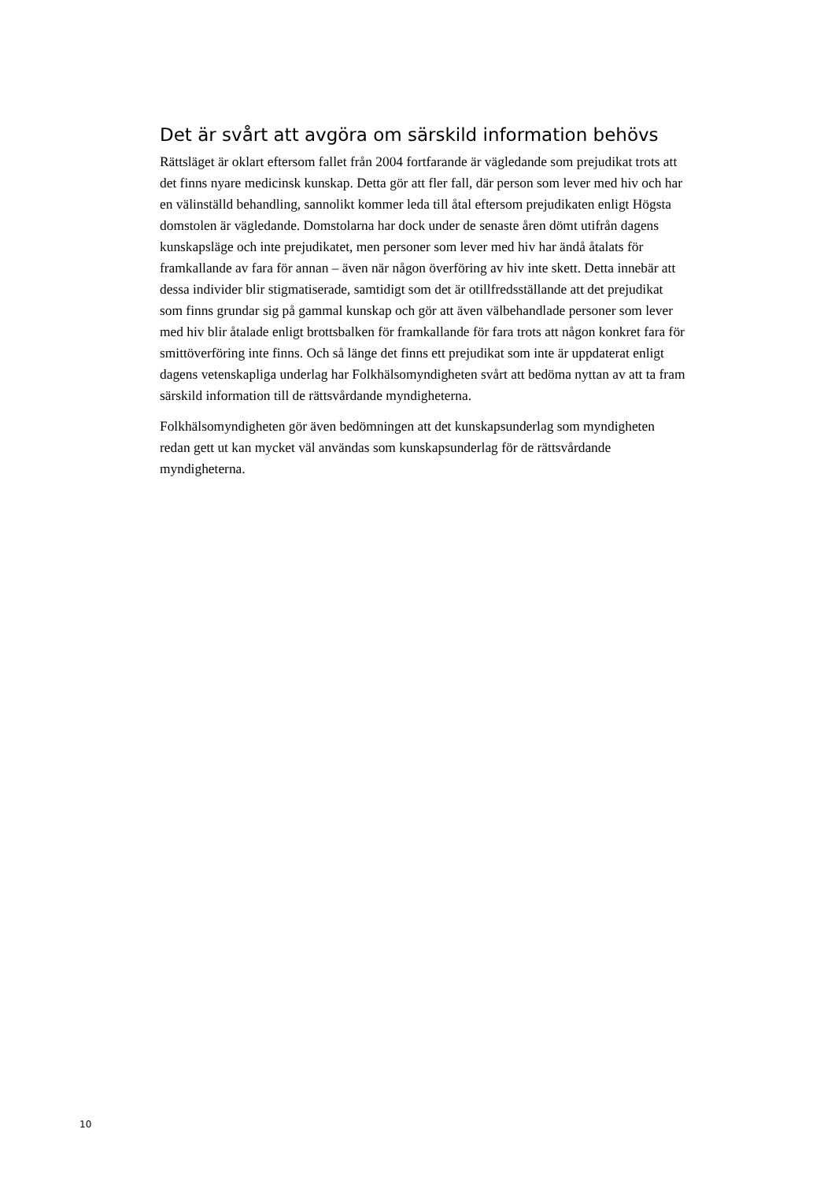Det är svårt att avgöra om särskild information behövs
Rättsläget är oklart eftersom fallet från 2004 fortfarande är vägledande som prejudikat trots att det finns nyare medicinsk kunskap. Detta gör att fler fall, där person som lever med hiv och har en välinställd behandling, sannolikt kommer leda till åtal eftersom prejudikaten enligt Högsta domstolen är vägledande. Domstolarna har dock under de senaste åren dömt utifrån dagens kunskapsläge och inte prejudikatet, men personer som lever med hiv har ändå åtalats för framkallande av fara för annan – även när någon överföring av hiv inte skett. Detta innebär att dessa individer blir stigmatiserade, samtidigt som det är otillfredsställande att det prejudikat som finns grundar sig på gammal kunskap och gör att även välbehandlade personer som lever med hiv blir åtalade enligt brottsbalken för framkallande för fara trots att någon konkret fara för smittöverföring inte finns. Och så länge det finns ett prejudikat som inte är uppdaterat enligt dagens vetenskapliga underlag har Folkhälsomyndigheten svårt att bedöma nyttan av att ta fram särskild information till de rättsvårdande myndigheterna.
Folkhälsomyndigheten gör även bedömningen att det kunskapsunderlag som myndigheten redan gett ut kan mycket väl användas som kunskapsunderlag för de rättsvårdande myndigheterna.
10